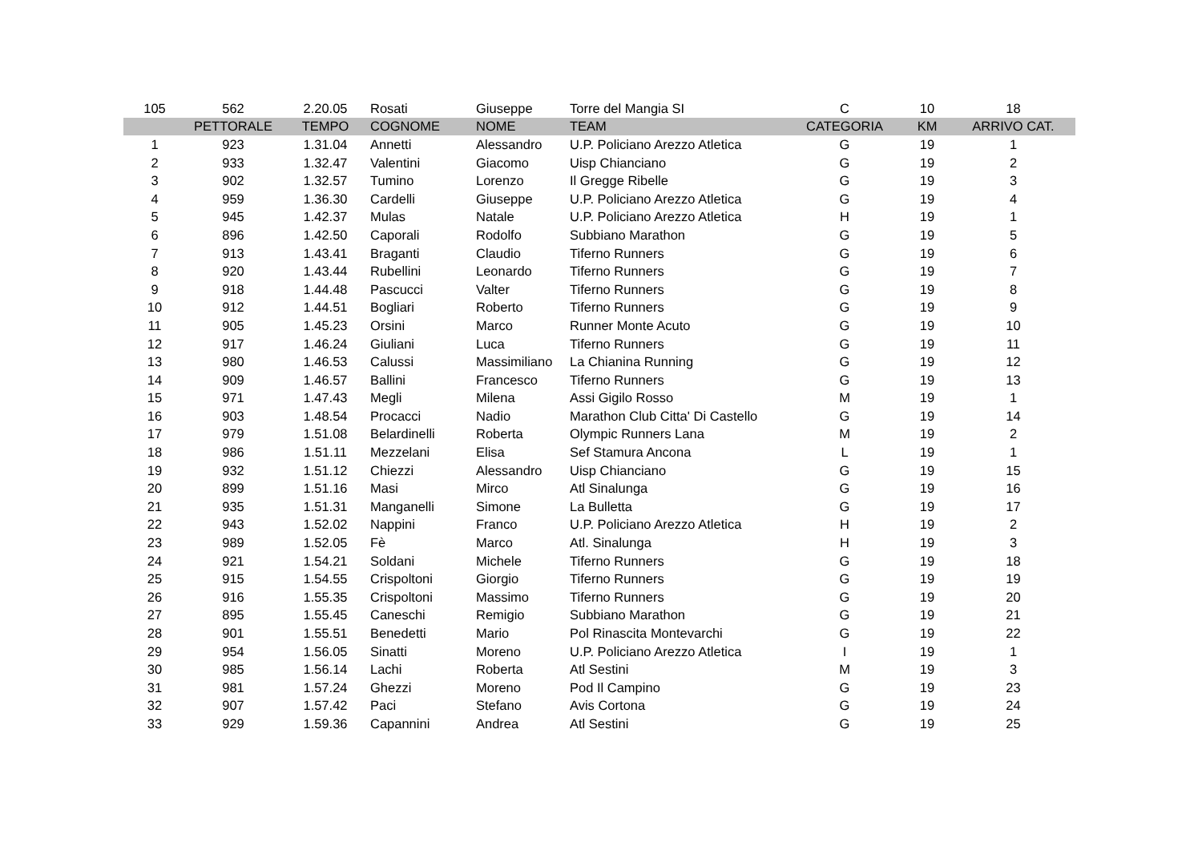| 105 | 562 | 2.20.05 | Rosati | Giuseppe | Torre del Mangia SI | C | 10 | 18 |
| | PETTORALE | TEMPO | COGNOME | NOME | TEAM | CATEGORIA | KM | ARRIVO CAT. |
| 1 | 923 | 1.31.04 | Annetti | Alessandro | U.P. Policiano Arezzo Atletica | G | 19 | 1 |
| 2 | 933 | 1.32.47 | Valentini | Giacomo | Uisp Chianciano | G | 19 | 2 |
| 3 | 902 | 1.32.57 | Tumino | Lorenzo | Il Gregge Ribelle | G | 19 | 3 |
| 4 | 959 | 1.36.30 | Cardelli | Giuseppe | U.P. Policiano Arezzo Atletica | G | 19 | 4 |
| 5 | 945 | 1.42.37 | Mulas | Natale | U.P. Policiano Arezzo Atletica | H | 19 | 1 |
| 6 | 896 | 1.42.50 | Caporali | Rodolfo | Subbiano Marathon | G | 19 | 5 |
| 7 | 913 | 1.43.41 | Braganti | Claudio | Tiferno Runners | G | 19 | 6 |
| 8 | 920 | 1.43.44 | Rubellini | Leonardo | Tiferno Runners | G | 19 | 7 |
| 9 | 918 | 1.44.48 | Pascucci | Valter | Tiferno Runners | G | 19 | 8 |
| 10 | 912 | 1.44.51 | Bogliari | Roberto | Tiferno Runners | G | 19 | 9 |
| 11 | 905 | 1.45.23 | Orsini | Marco | Runner Monte Acuto | G | 19 | 10 |
| 12 | 917 | 1.46.24 | Giuliani | Luca | Tiferno Runners | G | 19 | 11 |
| 13 | 980 | 1.46.53 | Calussi | Massimiliano | La Chianina Running | G | 19 | 12 |
| 14 | 909 | 1.46.57 | Ballini | Francesco | Tiferno Runners | G | 19 | 13 |
| 15 | 971 | 1.47.43 | Megli | Milena | Assi Gigilo Rosso | M | 19 | 1 |
| 16 | 903 | 1.48.54 | Procacci | Nadio | Marathon Club Citta' Di Castello | G | 19 | 14 |
| 17 | 979 | 1.51.08 | Belardinelli | Roberta | Olympic Runners Lana | M | 19 | 2 |
| 18 | 986 | 1.51.11 | Mezzelani | Elisa | Sef Stamura Ancona | L | 19 | 1 |
| 19 | 932 | 1.51.12 | Chiezzi | Alessandro | Uisp Chianciano | G | 19 | 15 |
| 20 | 899 | 1.51.16 | Masi | Mirco | Atl Sinalunga | G | 19 | 16 |
| 21 | 935 | 1.51.31 | Manganelli | Simone | La Bulletta | G | 19 | 17 |
| 22 | 943 | 1.52.02 | Nappini | Franco | U.P. Policiano Arezzo Atletica | H | 19 | 2 |
| 23 | 989 | 1.52.05 | Fè | Marco | Atl. Sinalunga | H | 19 | 3 |
| 24 | 921 | 1.54.21 | Soldani | Michele | Tiferno Runners | G | 19 | 18 |
| 25 | 915 | 1.54.55 | Crispoltoni | Giorgio | Tiferno Runners | G | 19 | 19 |
| 26 | 916 | 1.55.35 | Crispoltoni | Massimo | Tiferno Runners | G | 19 | 20 |
| 27 | 895 | 1.55.45 | Caneschi | Remigio | Subbiano Marathon | G | 19 | 21 |
| 28 | 901 | 1.55.51 | Benedetti | Mario | Pol Rinascita Montevarchi | G | 19 | 22 |
| 29 | 954 | 1.56.05 | Sinatti | Moreno | U.P. Policiano Arezzo Atletica | I | 19 | 1 |
| 30 | 985 | 1.56.14 | Lachi | Roberta | Atl Sestini | M | 19 | 3 |
| 31 | 981 | 1.57.24 | Ghezzi | Moreno | Pod Il Campino | G | 19 | 23 |
| 32 | 907 | 1.57.42 | Paci | Stefano | Avis Cortona | G | 19 | 24 |
| 33 | 929 | 1.59.36 | Capannini | Andrea | Atl Sestini | G | 19 | 25 |